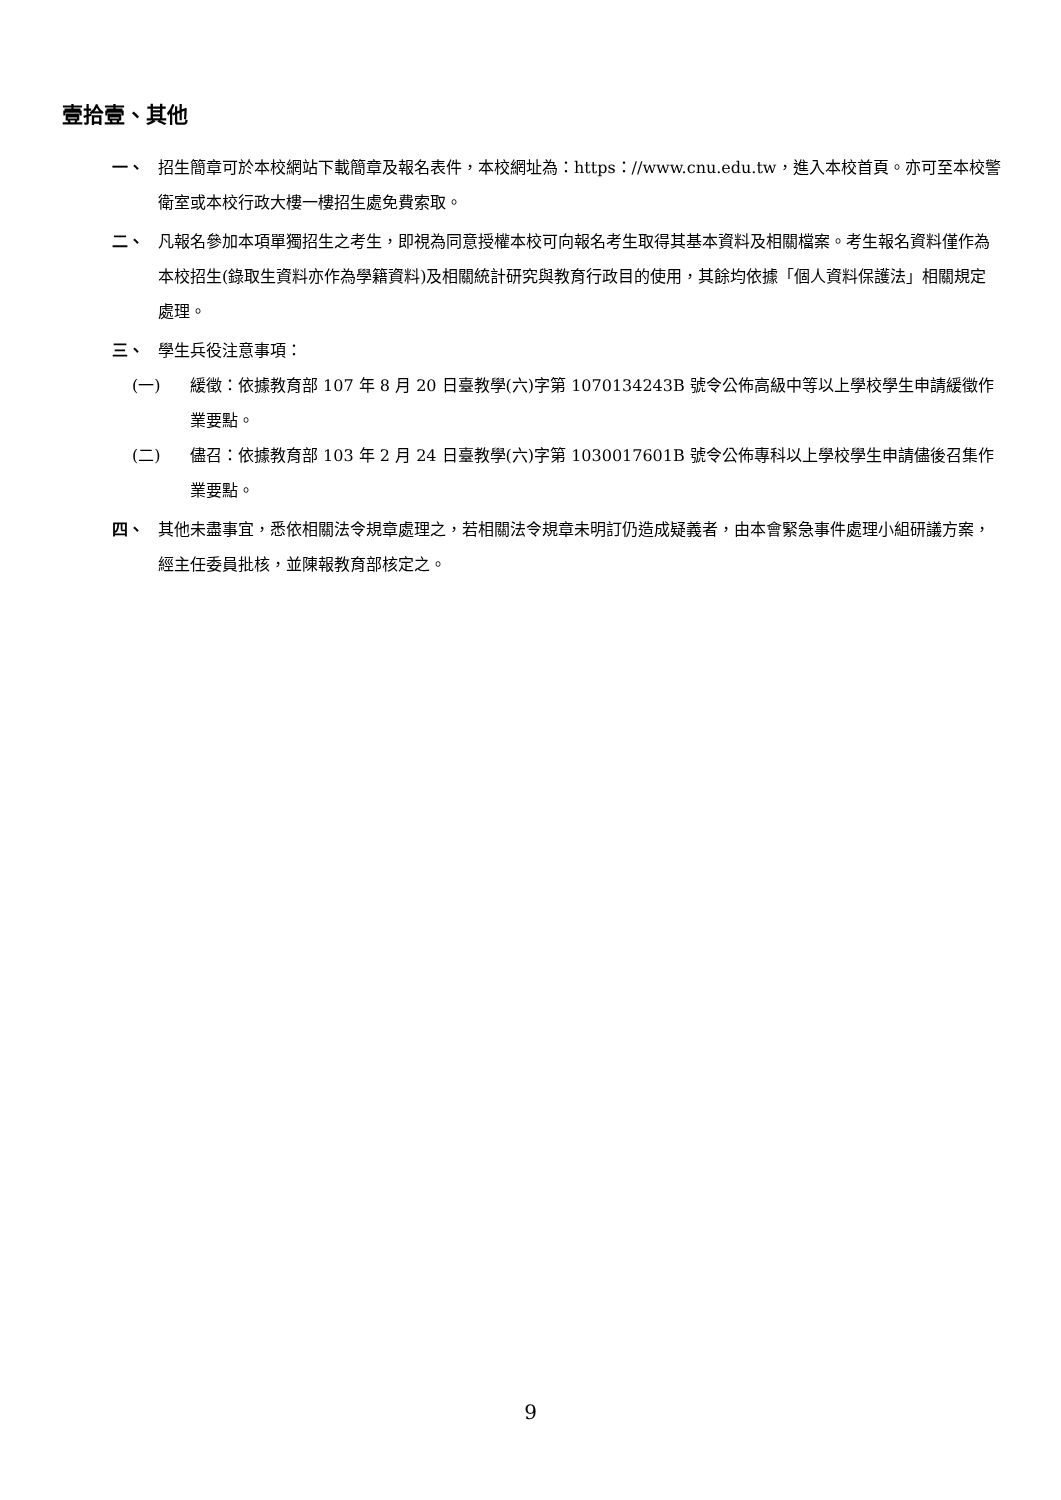壹拾壹、其他
一、 招生簡章可於本校網站下載簡章及報名表件，本校網址為：https：//www.cnu.edu.tw，進入本校首頁。亦可至本校警衛室或本校行政大樓一樓招生處免費索取。
二、 凡報名參加本項單獨招生之考生，即視為同意授權本校可向報名考生取得其基本資料及相關檔案。考生報名資料僅作為本校招生(錄取生資料亦作為學籍資料)及相關統計研究與教育行政目的使用，其餘均依據「個人資料保護法」相關規定處理。
三、 學生兵役注意事項：
(一) 緩徵：依據教育部 107 年 8 月 20 日臺教學(六)字第 1070134243B 號令公佈高級中等以上學校學生申請緩徵作業要點。
(二) 儘召：依據教育部 103 年 2 月 24 日臺教學(六)字第 1030017601B 號令公佈專科以上學校學生申請儘後召集作業要點。
四、 其他未盡事宜，悉依相關法令規章處理之，若相關法令規章未明訂仍造成疑義者，由本會緊急事件處理小組研議方案，經主任委員批核，並陳報教育部核定之。
9